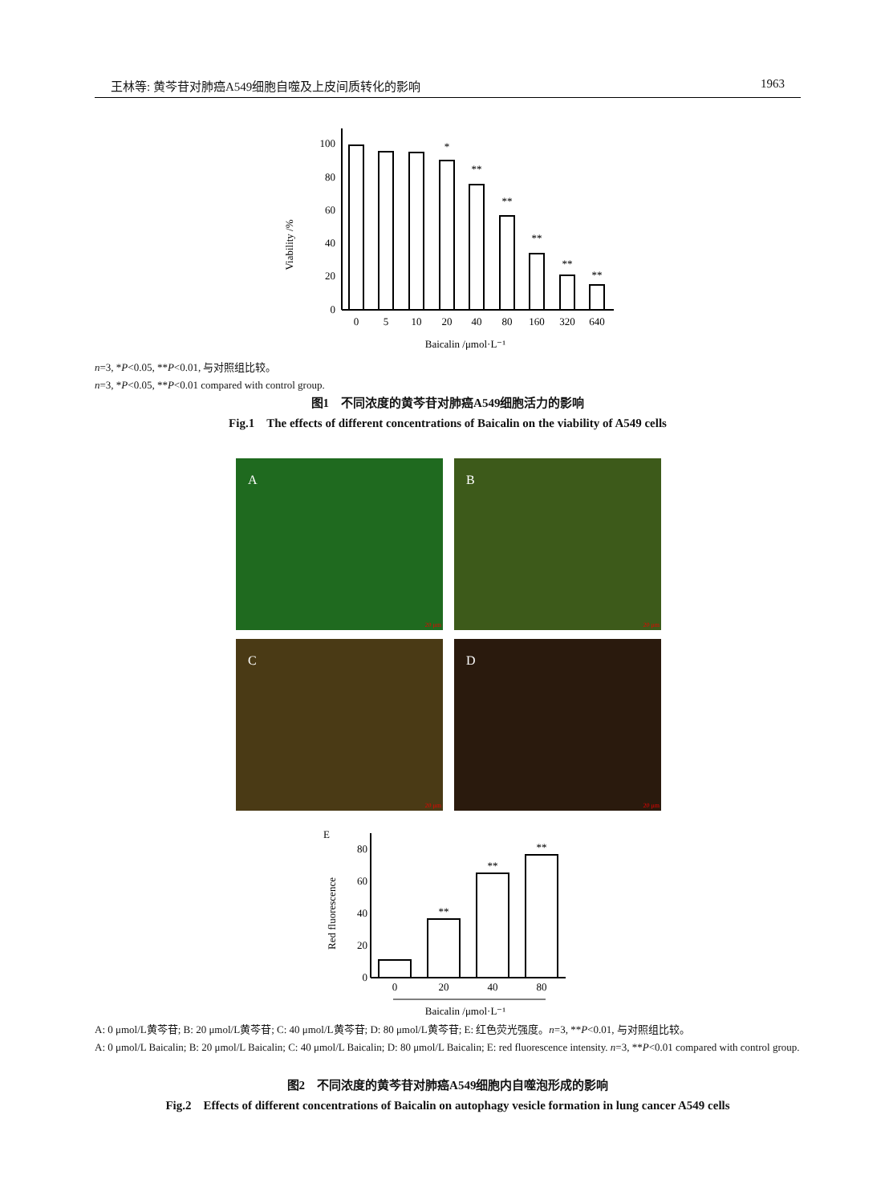王林等: 黄芩苷对肺癌A549细胞自噬及上皮间质转化的影响 1963
Viability /%
100
80
60
40
20
0
0
5
10
20
40
80
160
320
640
*
**
**
**
**
**
Baicalin /μmol·L⁻¹
n=3, *P<0.05, **P<0.01, 与对照组比较。
n=3, *P<0.05, **P<0.01 compared with control group.
图1　不同浓度的黄芩苷对肺癌A549细胞活力的影响
Fig.1　The effects of different concentrations of Baicalin on the viability of A549 cells
A
20 μm
B
20 μm
C
20 μm
D
20 μm
E
Red fluorescence
80
60
40
20
0
0
20
40
80
**
**
**
Baicalin /μmol·L⁻¹
A: 0 μmol/L黄芩苷; B: 20 μmol/L黄芩苷; C: 40 μmol/L黄芩苷; D: 80 μmol/L黄芩苷; E: 红色荧光强度。n=3, **P<0.01, 与对照组比较。
A: 0 μmol/L Baicalin; B: 20 μmol/L Baicalin; C: 40 μmol/L Baicalin; D: 80 μmol/L Baicalin; E: red fluorescence intensity. n=3, **P<0.01 compared with control group.
图2　不同浓度的黄芩苷对肺癌A549细胞内自噬泡形成的影响
Fig.2　Effects of different concentrations of Baicalin on autophagy vesicle formation in lung cancer A549 cells